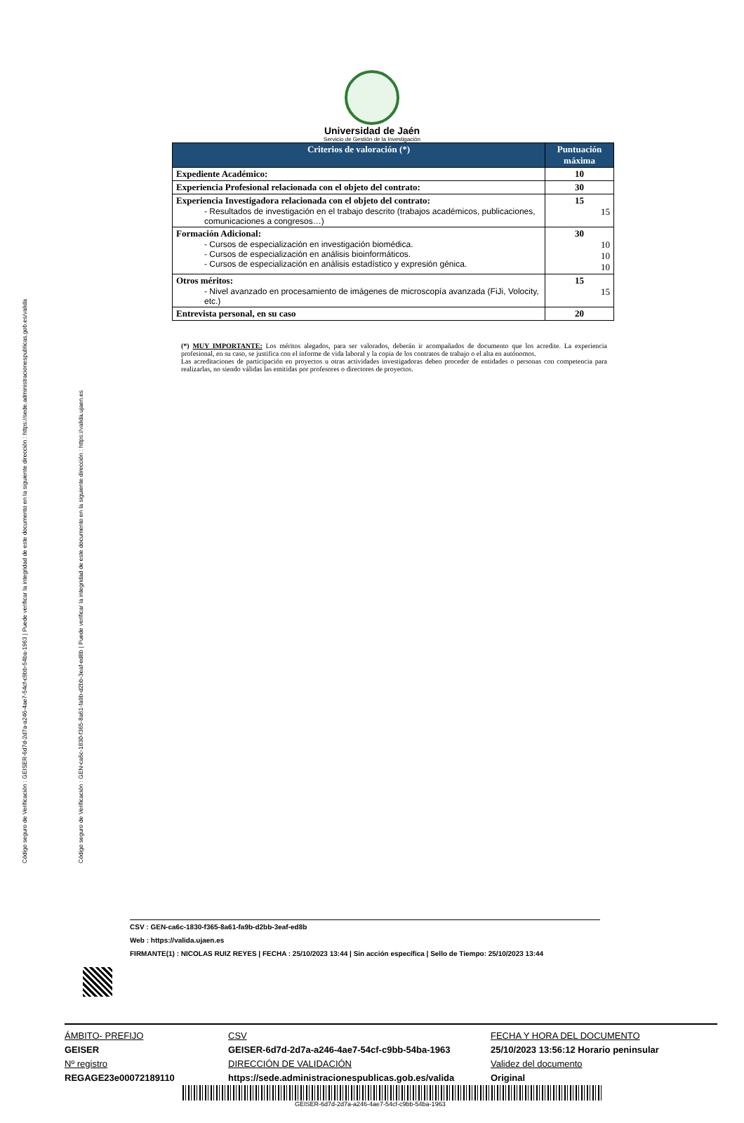Código seguro de Verificación : GEISER-6d7d-2d7a-a246-4ae7-54cf-c9bb-54ba-1963 | Puede verificar la integridad de este documento en la siguiente dirección : https://sede.administracionespublicas.gob.es/valida
Código seguro de Verificación : GEN-ca6c-1830-f365-8a61-fa9b-d2bb-3eaf-ed8b | Puede verificar la integridad de este documento en la siguiente dirección : https://valida.ujaen.es
Universidad de Jaén
Servicio de Gestión de la Investigación
| Criterios de valoración (*) | Puntuación máxima |
| --- | --- |
| Expediente Académico: | 10 |
| Experiencia Profesional relacionada con el objeto del contrato: | 30 |
| Experiencia Investigadora relacionada con el objeto del contrato: - Resultados de investigación en el trabajo descrito (trabajos académicos, publicaciones, comunicaciones a congresos…) | 15 15 |
| Formación Adicional: - Cursos de especialización en investigación biomédica. - Cursos de especialización en análisis bioinformáticos. - Cursos de especialización en análisis estadístico y expresión génica. | 30 10 10 10 |
| Otros méritos: - Nivel avanzado en procesamiento de imágenes de microscopía avanzada (FiJi, Volocity, etc.) | 15 15 |
| Entrevista personal, en su caso | 20 |
(*) MUY IMPORTANTE: Los méritos alegados, para ser valorados, deberán ir acompañados de documento que los acredite. La experiencia profesional, en su caso, se justifica con el informe de vida laboral y la copia de los contratos de trabajo o el alta en autónomos.
Las acreditaciones de participación en proyectos u otras actividades investigadoras deben proceder de entidades o personas con competencia para realizarlas, no siendo válidas las emitidas por profesores o directores de proyectos.
CSV : GEN-ca6c-1830-f365-8a61-fa9b-d2bb-3eaf-ed8b
Web : https://valida.ujaen.es
FIRMANTE(1) : NICOLAS RUIZ REYES | FECHA : 25/10/2023 13:44 | Sin acción específica | Sello de Tiempo: 25/10/2023 13:44
ÁMBITO- PREFIJO
CSV
FECHA Y HORA DEL DOCUMENTO
GEISER
GEISER-6d7d-2d7a-a246-4ae7-54cf-c9bb-54ba-1963
25/10/2023 13:56:12 Horario peninsular
Nº registro
DIRECCIÓN DE VALIDACIÓN
Validez del documento
REGAGE23e00072189110
https://sede.administracionespublicas.gob.es/valida
Original
GEISER-6d7d-2d7a-a246-4ae7-54cf-c9bb-54ba-1963